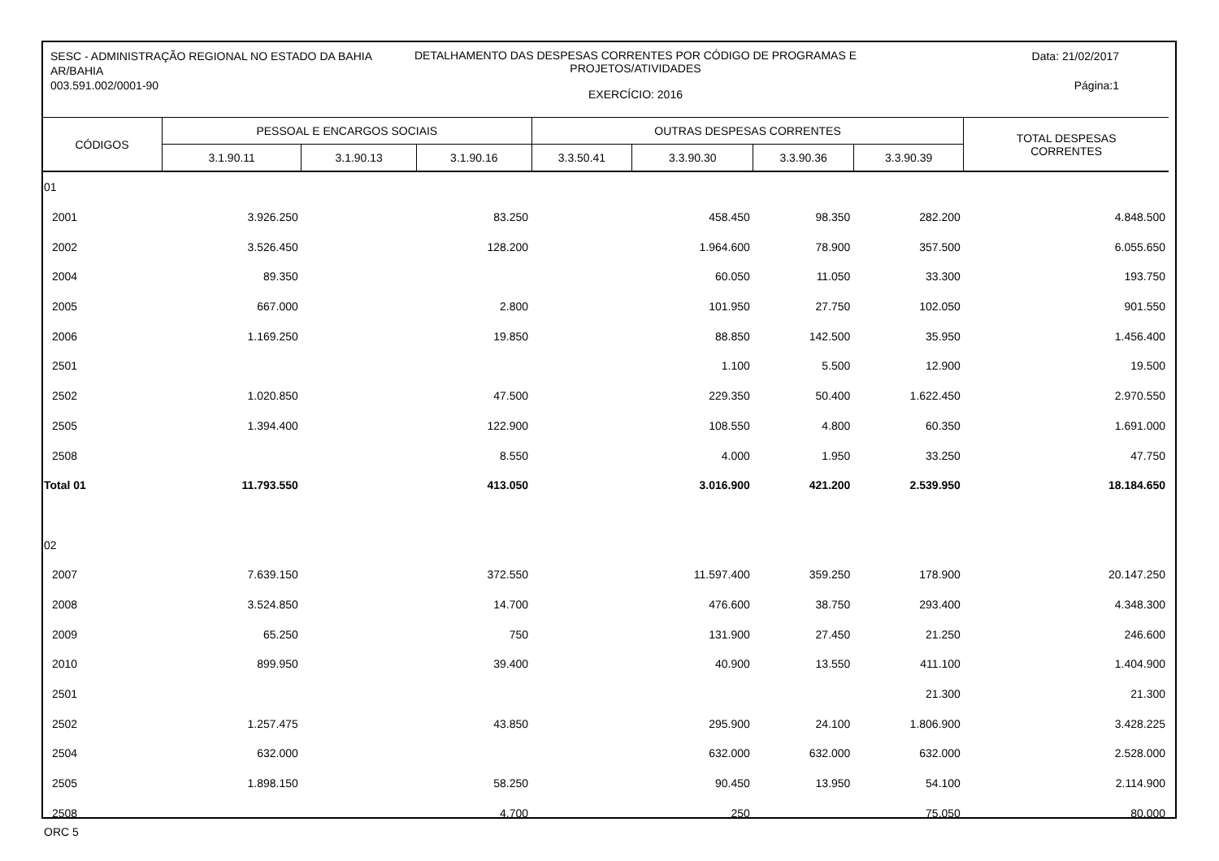SESC - ADMINISTRAÇÃO REGIONAL NO ESTADO DA BAHIA
AR/BAHIA
003.591.002/0001-90
DETALHAMENTO DAS DESPESAS CORRENTES POR CÓDIGO DE PROGRAMAS E
PROJETOS/ATIVIDADES
EXERCÍCIO: 2016
Data: 21/02/2017
Página:1
| CÓDIGOS | PESSOAL E ENCARGOS SOCIAIS | | | OUTRAS DESPESAS CORRENTES | | | | TOTAL DESPESAS CORRENTES |
| --- | --- | --- | --- | --- | --- | --- | --- | --- |
| | 3.1.90.11 | 3.1.90.13 | 3.1.90.16 | 3.3.50.41 | 3.3.90.30 | 3.3.90.36 | 3.3.90.39 | |
| 01 | | | | | | | | |
| 2001 | 3.926.250 | | 83.250 | | 458.450 | 98.350 | 282.200 | 4.848.500 |
| 2002 | 3.526.450 | | 128.200 | | 1.964.600 | 78.900 | 357.500 | 6.055.650 |
| 2004 | 89.350 | | | | 60.050 | 11.050 | 33.300 | 193.750 |
| 2005 | 667.000 | | 2.800 | | 101.950 | 27.750 | 102.050 | 901.550 |
| 2006 | 1.169.250 | | 19.850 | | 88.850 | 142.500 | 35.950 | 1.456.400 |
| 2501 | | | | | 1.100 | 5.500 | 12.900 | 19.500 |
| 2502 | 1.020.850 | | 47.500 | | 229.350 | 50.400 | 1.622.450 | 2.970.550 |
| 2505 | 1.394.400 | | 122.900 | | 108.550 | 4.800 | 60.350 | 1.691.000 |
| 2508 | | | 8.550 | | 4.000 | 1.950 | 33.250 | 47.750 |
| Total 01 | 11.793.550 | | 413.050 | | 3.016.900 | 421.200 | 2.539.950 | 18.184.650 |
| 02 | | | | | | | | |
| 2007 | 7.639.150 | | 372.550 | | 11.597.400 | 359.250 | 178.900 | 20.147.250 |
| 2008 | 3.524.850 | | 14.700 | | 476.600 | 38.750 | 293.400 | 4.348.300 |
| 2009 | 65.250 | | 750 | | 131.900 | 27.450 | 21.250 | 246.600 |
| 2010 | 899.950 | | 39.400 | | 40.900 | 13.550 | 411.100 | 1.404.900 |
| 2501 | | | | | | | 21.300 | 21.300 |
| 2502 | 1.257.475 | | 43.850 | | 295.900 | 24.100 | 1.806.900 | 3.428.225 |
| 2504 | 632.000 | | | | 632.000 | 632.000 | 632.000 | 2.528.000 |
| 2505 | 1.898.150 | | 58.250 | | 90.450 | 13.950 | 54.100 | 2.114.900 |
| 2508 | | | 4.700 | | 250 | | 75.050 | 80.000 |
ORC 5